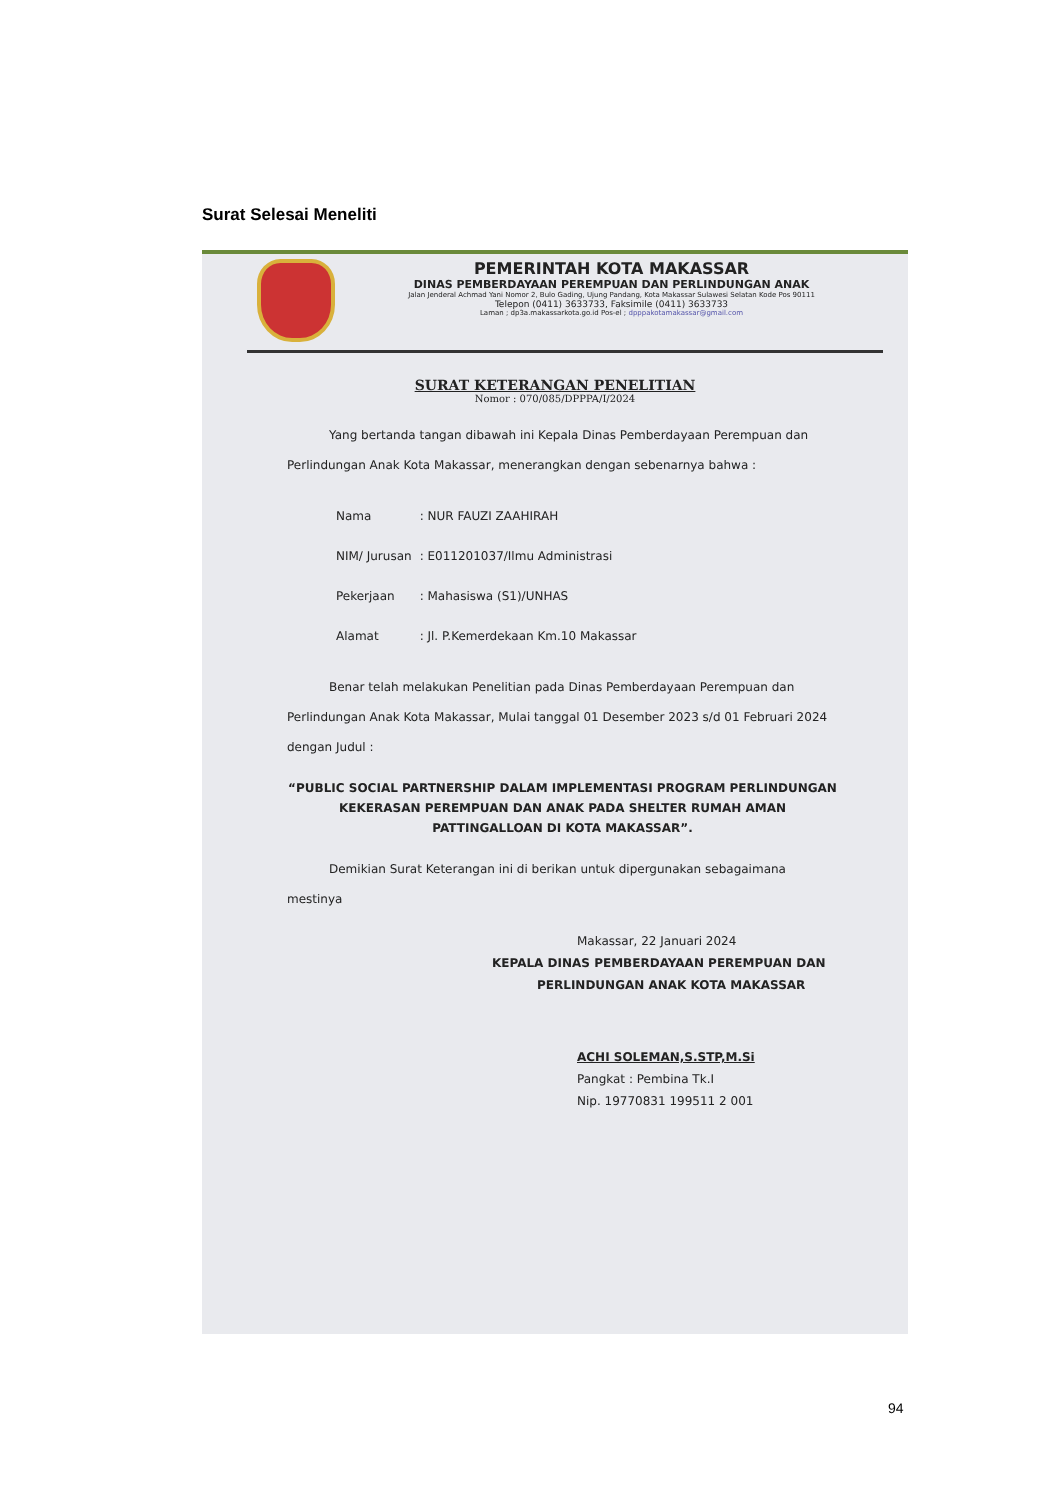Surat Selesai Meneliti
PEMERINTAH KOTA MAKASSAR
DINAS PEMBERDAYAAN PEREMPUAN DAN PERLINDUNGAN ANAK
Jalan Jenderal Achmad Yani Nomor 2, Bulo Gading, Ujung Pandang, Kota Makassar Sulawesi Selatan Kode Pos 90111
Telepon (0411) 3633733, Faksimile (0411) 3633733
Laman ; dp3a.makassarkota.go.id Pos-el ; dpppakotamakassar@gmail.com
SURAT KETERANGAN PENELITIAN
Nomor : 070/085/DPPPA/I/2024
Yang bertanda tangan dibawah ini Kepala Dinas Pemberdayaan Perempuan dan Perlindungan Anak Kota Makassar, menerangkan dengan sebenarnya bahwa :
| Nama | : NUR FAUZI ZAAHIRAH |
| NIM/ Jurusan | : E011201037/Ilmu Administrasi |
| Pekerjaan | : Mahasiswa (S1)/UNHAS |
| Alamat | : Jl. P.Kemerdekaan Km.10 Makassar |
Benar telah melakukan Penelitian pada Dinas Pemberdayaan Perempuan dan Perlindungan Anak Kota Makassar, Mulai tanggal 01 Desember 2023 s/d 01 Februari 2024 dengan Judul :
“PUBLIC SOCIAL PARTNERSHIP DALAM IMPLEMENTASI PROGRAM PERLINDUNGAN KEKERASAN PEREMPUAN DAN ANAK PADA SHELTER RUMAH AMAN PATTINGALLOAN DI KOTA MAKASSAR”.
Demikian Surat Keterangan ini di berikan untuk dipergunakan sebagaimana mestinya
Makassar, 22 Januari 2024
KEPALA DINAS PEMBERDAYAAN PEREMPUAN DAN
PERLINDUNGAN ANAK KOTA MAKASSAR
ACHI SOLEMAN,S.STP,M.Si
Pangkat : Pembina Tk.I
Nip. 19770831 199511 2 001
94